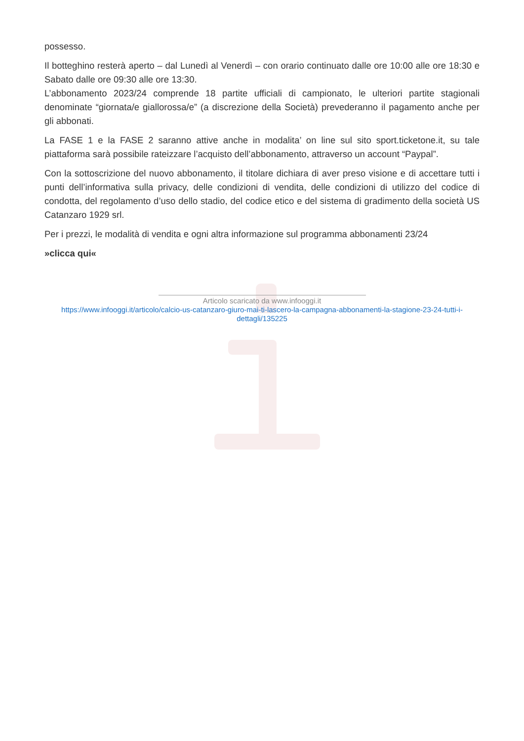possesso.
Il botteghino resterà aperto – dal Lunedì al Venerdì – con orario continuato dalle ore 10:00 alle ore 18:30 e Sabato dalle ore 09:30 alle ore 13:30.
L’abbonamento 2023/24 comprende 18 partite ufficiali di campionato, le ulteriori partite stagionali denominate “giornata/e giallorossa/e” (a discrezione della Società) prevederanno il pagamento anche per gli abbonati.
La FASE 1 e la FASE 2 saranno attive anche in modalita’ on line sul sito sport.ticketone.it, su tale piattaforma sarà possibile rateizzare l’acquisto dell’abbonamento, attraverso un account “Paypal”.
Con la sottoscrizione del nuovo abbonamento, il titolare dichiara di aver preso visione e di accettare tutti i punti dell’informativa sulla privacy, delle condizioni di vendita, delle condizioni di utilizzo del codice di condotta, del regolamento d’uso dello stadio, del codice etico e del sistema di gradimento della società US Catanzaro 1929 srl.
Per i prezzi, le modalità di vendita e ogni altra informazione sul programma abbonamenti 23/24
»clicca qui«
Articolo scaricato da www.infooggi.it
https://www.infooggi.it/articolo/calcio-us-catanzaro-giuro-mai-ti-lascero-la-campagna-abbonamenti-la-stagione-23-24-tutti-i-dettagli/135225